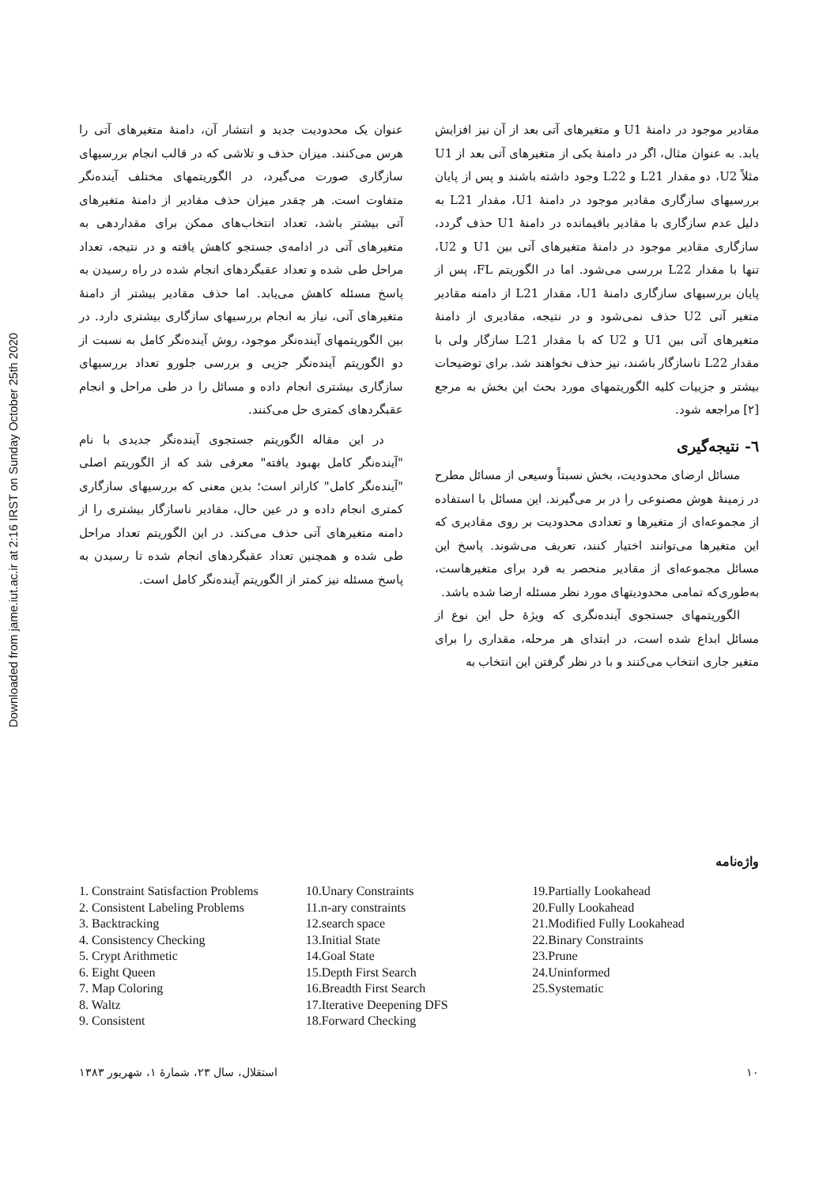Downloaded from jame.iut.ac.ir at 2:16 IRST on Sunday October 25th 2020
مقادیر موجود در دامنهٔ U1 و متغیرهای آتی بعد از آن نیز افزایش یابد. به عنوان مثال، اگر در دامنهٔ یکی از متغیرهای آتی بعد از U1 مثلاً U2، دو مقدار L21 و L22 وجود داشته باشند و پس از پایان بررسیهای سازگاری مقادیر موجود در دامنهٔ U1، مقدار L21 به دلیل عدم سازگاری با مقادیر باقیمانده در دامنهٔ U1 حذف گردد، سازگاری مقادیر موجود در دامنهٔ متغیرهای آتی بین U1 و U2، تنها با مقدار L22 بررسی می‌شود. اما در الگوریتم FL، پس از پایان بررسیهای سازگاری دامنهٔ U1، مقدار L21 از دامنه مقادیر متغیر آتی U2 حذف نمی‌شود و در نتیجه، مقادیری از دامنهٔ متغیرهای آتی بین U1 و U2 که با مقدار L21 سازگار ولی با مقدار L22 ناسازگار باشند، نیز حذف نخواهند شد. برای توضیحات بیشتر و جزییات کلیه الگوریتمهای مورد بحث این بخش به مرجع [۲] مراجعه شود.
٦- نتیجه‌گیری
مسائل ارضای محدودیت، بخش نسبتاً وسیعی از مسائل مطرح در زمینهٔ هوش مصنوعی را در بر می‌گیرند. این مسائل با استفاده از مجموعه‌ای از متغیرها و تعدادی محدودیت بر روی مقادیری که این متغیرها می‌توانند اختیار کنند، تعریف می‌شوند. پاسخ این مسائل مجموعه‌ای از مقادیر منحصر به فرد برای متغیرهاست، به‌طوری‌که تمامی محدودیتهای مورد نظر مسئله ارضا شده باشد.
الگوریتمهای جستجوی آینده‌نگری که ویژهٔ حل این نوع از مسائل ابداع شده است، در ابتدای هر مرحله، مقداری را برای متغیر جاری انتخاب می‌کنند و با در نظر گرفتن این انتخاب به
عنوان یک محدودیت جدید و انتشار آن، دامنهٔ متغیرهای آتی را هرس می‌کنند. میزان حذف و تلاشی که در قالب انجام بررسیهای سازگاری صورت می‌گیرد، در الگوریتمهای مختلف آینده‌نگر متفاوت است. هر چقدر میزان حذف مقادیر از دامنهٔ متغیرهای آتی بیشتر باشد، تعداد انتخاب‌های ممکن برای مقداردهی به متغیرهای آتی در ادامه‌ی جستجو کاهش یافته و در نتیجه، تعداد مراحل طی شده و تعداد عقبگردهای انجام شده در راه رسیدن به پاسخ مسئله کاهش می‌یابد. اما حذف مقادیر بیشتر از دامنهٔ متغیرهای آتی، نیاز به انجام بررسیهای سازگاری بیشتری دارد. در بین الگوریتمهای آینده‌نگر موجود، روش آینده‌نگر کامل به نسبت از دو الگوریتم آینده‌نگر جزیی و بررسی جلورو تعداد بررسیهای سازگاری بیشتری انجام داده و مسائل را در طی مراحل و انجام عقبگردهای کمتری حل می‌کنند.
در این مقاله الگوریتم جستجوی آینده‌نگر جدیدی با نام "آینده‌نگر کامل بهبود یافته" معرفی شد که از الگوریتم اصلی "آینده‌نگر کامل" کاراتر است؛ بدین معنی که بررسیهای سازگاری کمتری انجام داده و در عین حال، مقادیر ناسازگار بیشتری را از دامنه متغیرهای آتی حذف می‌کند. در این الگوریتم تعداد مراحل طی شده و همچنین تعداد عقبگردهای انجام شده تا رسیدن به پاسخ مسئله نیز کمتر از الگوریتم آینده‌نگر کامل است.
واژه‌نامه
1. Constraint Satisfaction Problems
2. Consistent Labeling Problems
3. Backtracking
4. Consistency Checking
5. Crypt Arithmetic
6. Eight Queen
7. Map Coloring
8. Waltz
9. Consistent
10.Unary Constraints
11.n-ary constraints
12.search space
13.Initial State
14.Goal State
15.Depth First Search
16.Breadth First Search
17.Iterative Deepening DFS
18.Forward Checking
19.Partially Lookahead
20.Fully Lookahead
21.Modified Fully Lookahead
22.Binary Constraints
23.Prune
24.Uninformed
25.Systematic
١٠ استقلال، سال ٢٣، شمارهٔ ١، شهریور ١٣٨٣